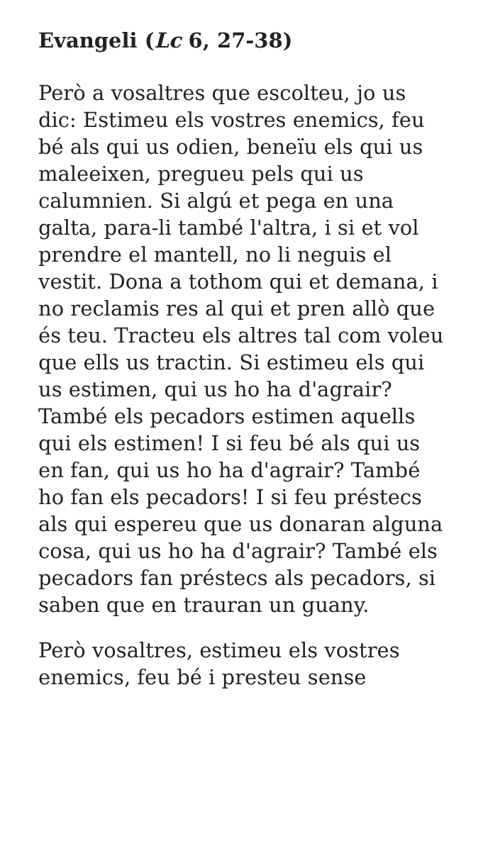Evangeli (Lc 6, 27-38)
Però a vosaltres que escolteu, jo us dic: Estimeu els vostres enemics, feu bé als qui us odien, beneïu els qui us maleeixen, pregueu pels qui us calumnien. Si algú et pega en una galta, para-li també l'altra, i si et vol prendre el mantell, no li neguis el vestit. Dona a tothom qui et demana, i no reclamis res al qui et pren allò que és teu. Tracteu els altres tal com voleu que ells us tractin. Si estimeu els qui us estimen, qui us ho ha d'agrair? També els pecadors estimen aquells qui els estimen! I si feu bé als qui us en fan, qui us ho ha d'agrair? També ho fan els pecadors! I si feu préstecs als qui espereu que us donaran alguna cosa, qui us ho ha d'agrair? També els pecadors fan préstecs als pecadors, si saben que en trauran un guany.
Però vosaltres, estimeu els vostres enemics, feu bé i presteu sense